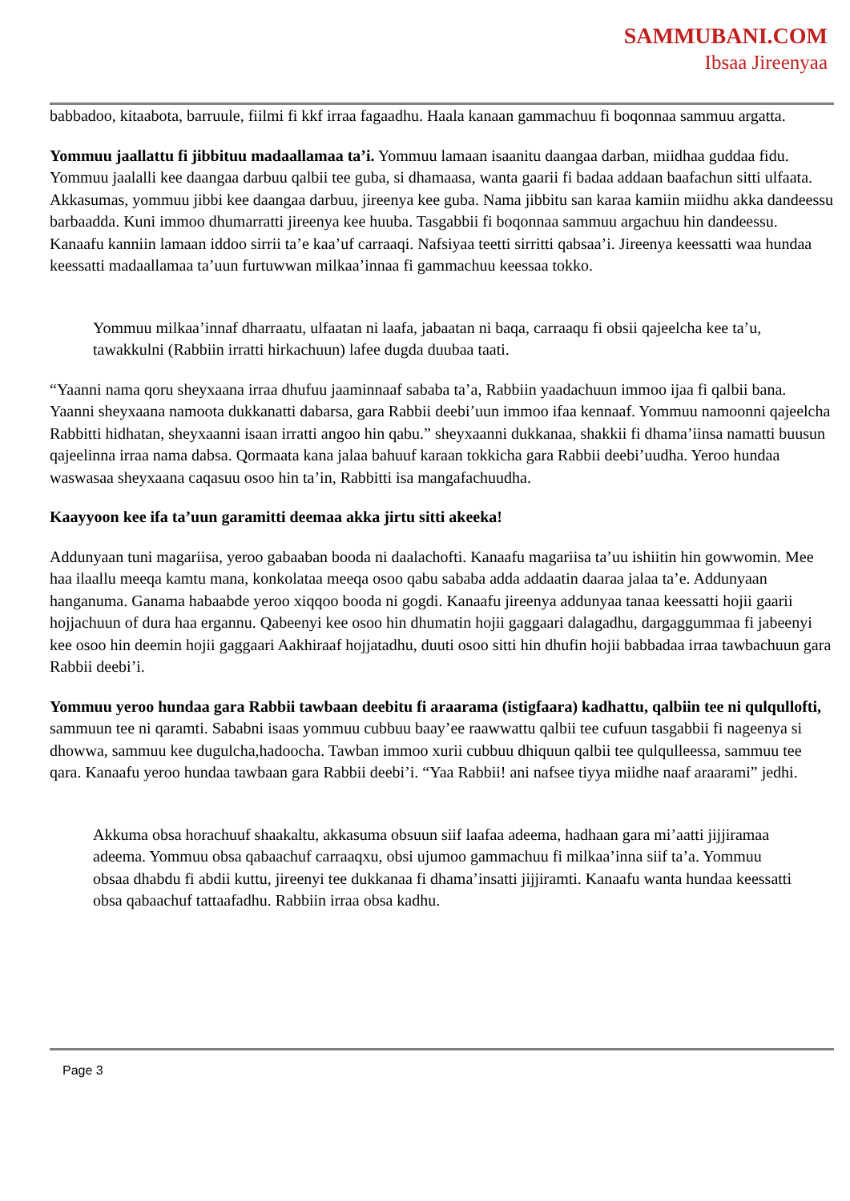SAMMUBANI.COM
Ibsaa Jireenyaa
babbadoo, kitaabota, barruule, fiilmi fi kkf irraa fagaadhu. Haala kanaan gammachuu fi boqonnaa sammuu argatta.
Yommuu jaallattu fi jibbituu madaallamaa ta’i. Yommuu lamaan isaanitu daangaa darban, miidhaa guddaa fidu. Yommuu jaalalli kee daangaa darbuu qalbii tee guba, si dhamaasa, wanta gaarii fi badaa addaan baafachun sitti ulfaata. Akkasumas, yommuu jibbi kee daangaa darbuu, jireenya kee guba. Nama jibbitu san karaa kamiin miidhu akka dandeessu barbaadda. Kuni immoo dhumarratti jireenya kee huuba. Tasgabbii fi boqonnaa sammuu argachuu hin dandeessu. Kanaafu kanniin lamaan iddoo sirrii ta’e kaa’uf carraaqi. Nafsiyaa teetti sirritti qabsaa’i. Jireenya keessatti waa hundaa keessatti madaallamaa ta’uun furtuwwan milkaa’innaa fi gammachuu keessaa tokko.
Yommuu milkaa’innaf dharraatu, ulfaatan ni laafa, jabaatan ni baqa, carraaqu fi obsii qajeelcha kee ta’u, tawakkulni (Rabbiin irratti hirkachuun) lafee dugda duubaa taati.
“Yaanni nama qoru sheyxaana irraa dhufuu jaaminnaaf sababa ta’a, Rabbiin yaadachuun immoo ijaa fi qalbii bana. Yaanni sheyxaana namoota dukkanatti dabarsa, gara Rabbii deebi’uun immoo ifaa kennaaf. Yommuu namoonni qajeelcha Rabbitti hidhatan, sheyxaanni isaan irratti angoo hin qabu.” sheyxaanni dukkanaa, shakkii fi dhama’iinsa namatti buusun qajeelinna irraa nama dabsa. Qormaata kana jalaa bahuuf karaan tokkicha gara Rabbii deebi’uudha. Yeroo hundaa waswasaa sheyxaana caqasuu osoo hin ta’in, Rabbitti isa mangafachuudha.
Kaayyoon kee ifa ta’uun garamitti deemaa akka jirtu sitti akeeka!
Addunyaan tuni magariisa, yeroo gabaaban booda ni daalachofti. Kanaafu magariisa ta’uu ishiitin hin gowwomin. Mee haa ilaallu meeqa kamtu mana, konkolataa meeqa osoo qabu sababa adda addaatin daaraa jalaa ta’e. Addunyaan hanganuma. Ganama habaabde yeroo xiqqoo booda ni gogdi. Kanaafu jireenya addunyaa tanaa keessatti hojii gaarii hojjachuun of dura haa ergannu. Qabeenyi kee osoo hin dhumatin hojii gaggaari dalagadhu, dargaggummaa fi jabeenyi kee osoo hin deemin hojii gaggaari Aakhiraaf hojjatadhu, duuti osoo sitti hin dhufin hojii babbadaa irraa tawbachuun gara Rabbii deebi’i.
Yommuu yeroo hundaa gara Rabbii tawbaan deebitu fi araarama (istigfaara) kadhattu, qalbiin tee ni qulqullofti, sammuun tee ni qaramti. Sababni isaas yommuu cubbuu baay’ee raawwattu qalbii tee cufuun tasgabbii fi nageenya si dhowwa, sammuu kee dugulcha,hadoocha. Tawban immoo xurii cubbuu dhiquun qalbii tee qulqulleessa, sammuu tee qara. Kanaafu yeroo hundaa tawbaan gara Rabbii deebi’i. “Yaa Rabbii! ani nafsee tiyya miidhe naaf araarami” jedhi.
Akkuma obsa horachuuf shaakaltu, akkasuma obsuun siif laafaa adeema, hadhaan gara mi’aatti jijjiramaa adeema. Yommuu obsa qabaachuf carraaqxu, obsi ujumoo gammachuu fi milkaa’inna siif ta’a. Yommuu obsaa dhabdu fi abdii kuttu, jireenyi tee dukkanaa fi dhama’insatti jijjiramti. Kanaafu wanta hundaa keessatti obsa qabaachuf tattaafadhu. Rabbiin irraa obsa kadhu.
Page 3